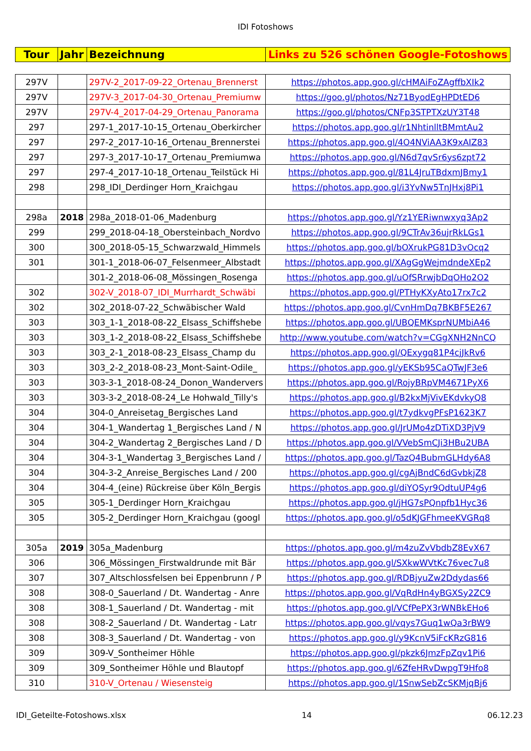IDI Fotoshows
| Tour | Jahr | Bezeichnung | Links zu 526 schönen Google-Fotoshows |
| --- | --- | --- | --- |
| 297V | | 297V-2_2017-09-22_Ortenau_Brennerst | https://photos.app.goo.gl/cHMAiFoZAgffbXIk2 |
| 297V | | 297V-3_2017-04-30_Ortenau_Premiumw | https://goo.gl/photos/Nz71ByodEgHPDtED6 |
| 297V | | 297V-4_2017-04-29_Ortenau_Panorama | https://goo.gl/photos/CNFp3STPTXzUY3T48 |
| 297 | | 297-1_2017-10-15_Ortenau_Oberkircher | https://photos.app.goo.gl/r1NhtinlltBMmtAu2 |
| 297 | | 297-2_2017-10-16_Ortenau_Brennerstei | https://photos.app.goo.gl/4O4NViAA3K9xAIZ83 |
| 297 | | 297-3_2017-10-17_Ortenau_Premiumwa | https://photos.app.goo.gl/N6d7qvSr6ys6zpt72 |
| 297 | | 297-4_2017-10-18_Ortenau_Teilstück Hi | https://photos.app.goo.gl/81L4JruTBdxmJBmy1 |
| 298 | | 298_IDI_Derdinger Horn_Kraichgau | https://photos.app.goo.gl/i3YvNw5TnJHxj8Pi1 |
| 298a | 2018 | 298a_2018-01-06_Madenburg | https://photos.app.goo.gl/Yz1YERiwnwxyq3Ap2 |
| 299 | | 299_2018-04-18_Obersteinbach_Nordvo | https://photos.app.goo.gl/9CTrAv36ujrRkLGs1 |
| 300 | | 300_2018-05-15_Schwarzwald_Himmels | https://photos.app.goo.gl/bOXrukPG81D3vOcq2 |
| 301 | | 301-1_2018-06-07_Felsenmeer_Albstadt | https://photos.app.goo.gl/XAgGgWejmdndeXEp2 |
| | | 301-2_2018-06-08_Mössingen_Rosenga | https://photos.app.goo.gl/uOfSRrwjbDqOHo2O2 |
| 302 | | 302-V_2018-07_IDI_Murrhardt_Schwäbi | https://photos.app.goo.gl/PTHyKXyAto17rx7c2 |
| 302 | | 302_2018-07-22_Schwäbischer Wald | https://photos.app.goo.gl/CvnHmDq7BKBF5E267 |
| 303 | | 303_1-1_2018-08-22_Elsass_Schiffshebe | https://photos.app.goo.gl/UBQEMKsprNUMbiA46 |
| 303 | | 303_1-2_2018-08-22_Elsass_Schiffshebe | http://www.youtube.com/watch?v=CGgXNH2NnCQ |
| 303 | | 303_2-1_2018-08-23_Elsass_Champ du | https://photos.app.goo.gl/QExygq81P4cjJkRv6 |
| 303 | | 303_2-2_2018-08-23_Mont-Saint-Odile_ | https://photos.app.goo.gl/yEKSb95CaQTwJF3e6 |
| 303 | | 303-3-1_2018-08-24_Donon_Wandervers | https://photos.app.goo.gl/RojyBRpVM4671PyX6 |
| 303 | | 303-3-2_2018-08-24_Le Hohwald_Tilly's | https://photos.app.goo.gl/B2kxMjVivEKdvkyQ8 |
| 304 | | 304-0_Anreisetag_Bergisches Land | https://photos.app.goo.gl/t7ydkvgPFsP1623K7 |
| 304 | | 304-1_Wandertag 1_Bergisches Land / N | https://photos.app.goo.gl/JrUMo4zDTiXD3PjV9 |
| 304 | | 304-2_Wandertag 2_Bergisches Land / D | https://photos.app.goo.gl/VVebSmCJi3HBu2UBA |
| 304 | | 304-3-1_Wandertag 3_Bergisches Land / | https://photos.app.goo.gl/TazQ4BubmGLHdy6A8 |
| 304 | | 304-3-2_Anreise_Bergisches Land / 200 | https://photos.app.goo.gl/cgAjBndC6dGvbkjZ8 |
| 304 | | 304-4_(eine) Rückreise über Köln_Bergis | https://photos.app.goo.gl/diYQSyr9QdtuUP4g6 |
| 305 | | 305-1_Derdinger Horn_Kraichgau | https://photos.app.goo.gl/jHG7sPQnpfb1Hyc36 |
| 305 | | 305-2_Derdinger Horn_Kraichgau (googl | https://photos.app.goo.gl/o5dKJGFhmeeKVGRq8 |
| 305a | 2019 | 305a_Madenburg | https://photos.app.goo.gl/m4zuZvVbdbZ8EvX67 |
| 306 | | 306_Mössingen_Firstwaldrunde mit Bär | https://photos.app.goo.gl/SXkwWVtKc76vec7u8 |
| 307 | | 307_Altschlossfelsen bei Eppenbrunn / P | https://photos.app.goo.gl/RDBjyuZw2Ddydas66 |
| 308 | | 308-0_Sauerland / Dt. Wandertag - Anre | https://photos.app.goo.gl/VqRdHn4yBGXSy2ZC9 |
| 308 | | 308-1_Sauerland / Dt. Wandertag - mit | https://photos.app.goo.gl/VCfPePX3rWNBkEHo6 |
| 308 | | 308-2_Sauerland / Dt. Wandertag - Latr | https://photos.app.goo.gl/vqys7Guq1wQa3rBW9 |
| 308 | | 308-3_Sauerland / Dt. Wandertag - von | https://photos.app.goo.gl/y9KcnV5iFcKRzG816 |
| 309 | | 309-V_Sontheimer Höhle | https://photos.app.goo.gl/pkzk6JmzFpZqv1Pi6 |
| 309 | | 309_Sontheimer Höhle und Blautopf | https://photos.app.goo.gl/6ZfeHRvDwpgT9Hfo8 |
| 310 | | 310-V_Ortenau / Wiesensteig | https://photos.app.goo.gl/1SnwSebZcSKMjqBj6 |
IDI_Geteilte-Fotoshows.xlsx 14 06.12.23